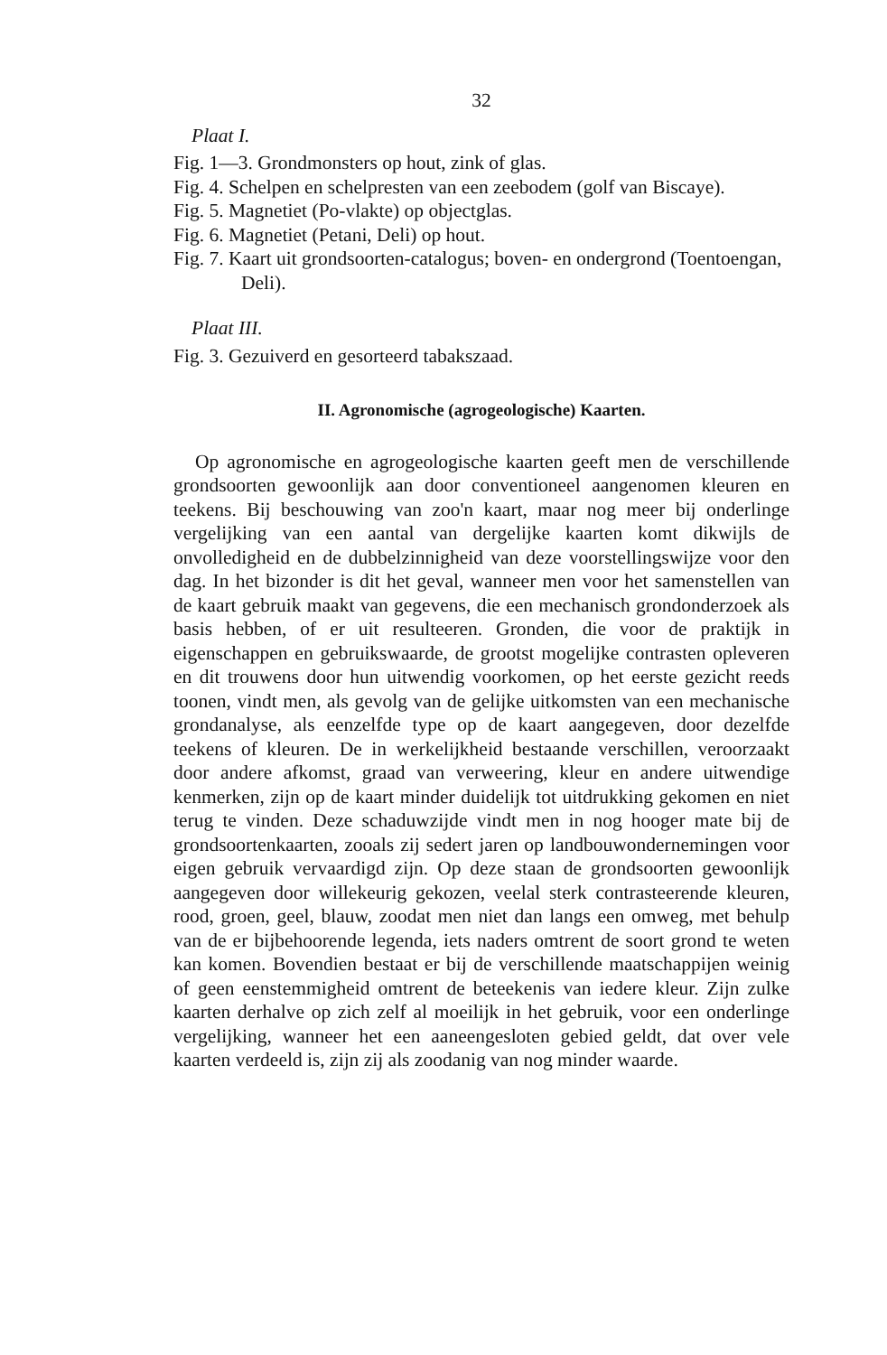32
Plaat I.
Fig. 1—3. Grondmonsters op hout, zink of glas.
Fig. 4. Schelpen en schelpresten van een zeebodem (golf van Biscaye).
Fig. 5. Magnetiet (Po-vlakte) op objectglas.
Fig. 6. Magnetiet (Petani, Deli) op hout.
Fig. 7. Kaart uit grondsoorten-catalogus; boven- en ondergrond (Toentoengan, Deli).
Plaat III.
Fig. 3. Gezuiverd en gesorteerd tabakszaad.
II. Agronomische (agrogeologische) Kaarten.
Op agronomische en agrogeologische kaarten geeft men de verschillende grondsoorten gewoonlijk aan door conventioneel aangenomen kleuren en teekens. Bij beschouwing van zoo'n kaart, maar nog meer bij onderlinge vergelijking van een aantal van dergelijke kaarten komt dikwijls de onvolledigheid en de dubbelzinnigheid van deze voorstellingswijze voor den dag. In het bizonder is dit het geval, wanneer men voor het samenstellen van de kaart gebruik maakt van gegevens, die een mechanisch grondonderzoek als basis hebben, of er uit resulteeren. Gronden, die voor de praktijk in eigenschappen en gebruikswaarde, de grootst mogelijke contrasten opleveren en dit trouwens door hun uitwendig voorkomen, op het eerste gezicht reeds toonen, vindt men, als gevolg van de gelijke uitkomsten van een mechanische grondanalyse, als eenzelfde type op de kaart aangegeven, door dezelfde teekens of kleuren. De in werkelijkheid bestaande verschillen, veroorzaakt door andere afkomst, graad van verweering, kleur en andere uitwendige kenmerken, zijn op de kaart minder duidelijk tot uitdrukking gekomen en niet terug te vinden. Deze schaduwzijde vindt men in nog hooger mate bij de grondsoortenkaarten, zooals zij sedert jaren op landbouwondernemingen voor eigen gebruik vervaardigd zijn. Op deze staan de grondsoorten gewoonlijk aangegeven door willekeurig gekozen, veelal sterk contrasteerende kleuren, rood, groen, geel, blauw, zoodat men niet dan langs een omweg, met behulp van de er bijbehoorende legenda, iets naders omtrent de soort grond te weten kan komen. Bovendien bestaat er bij de verschillende maatschappijen weinig of geen eenstemmigheid omtrent de beteekenis van iedere kleur. Zijn zulke kaarten derhalve op zich zelf al moeilijk in het gebruik, voor een onderlinge vergelijking, wanneer het een aaneengesloten gebied geldt, dat over vele kaarten verdeeld is, zijn zij als zoodanig van nog minder waarde.